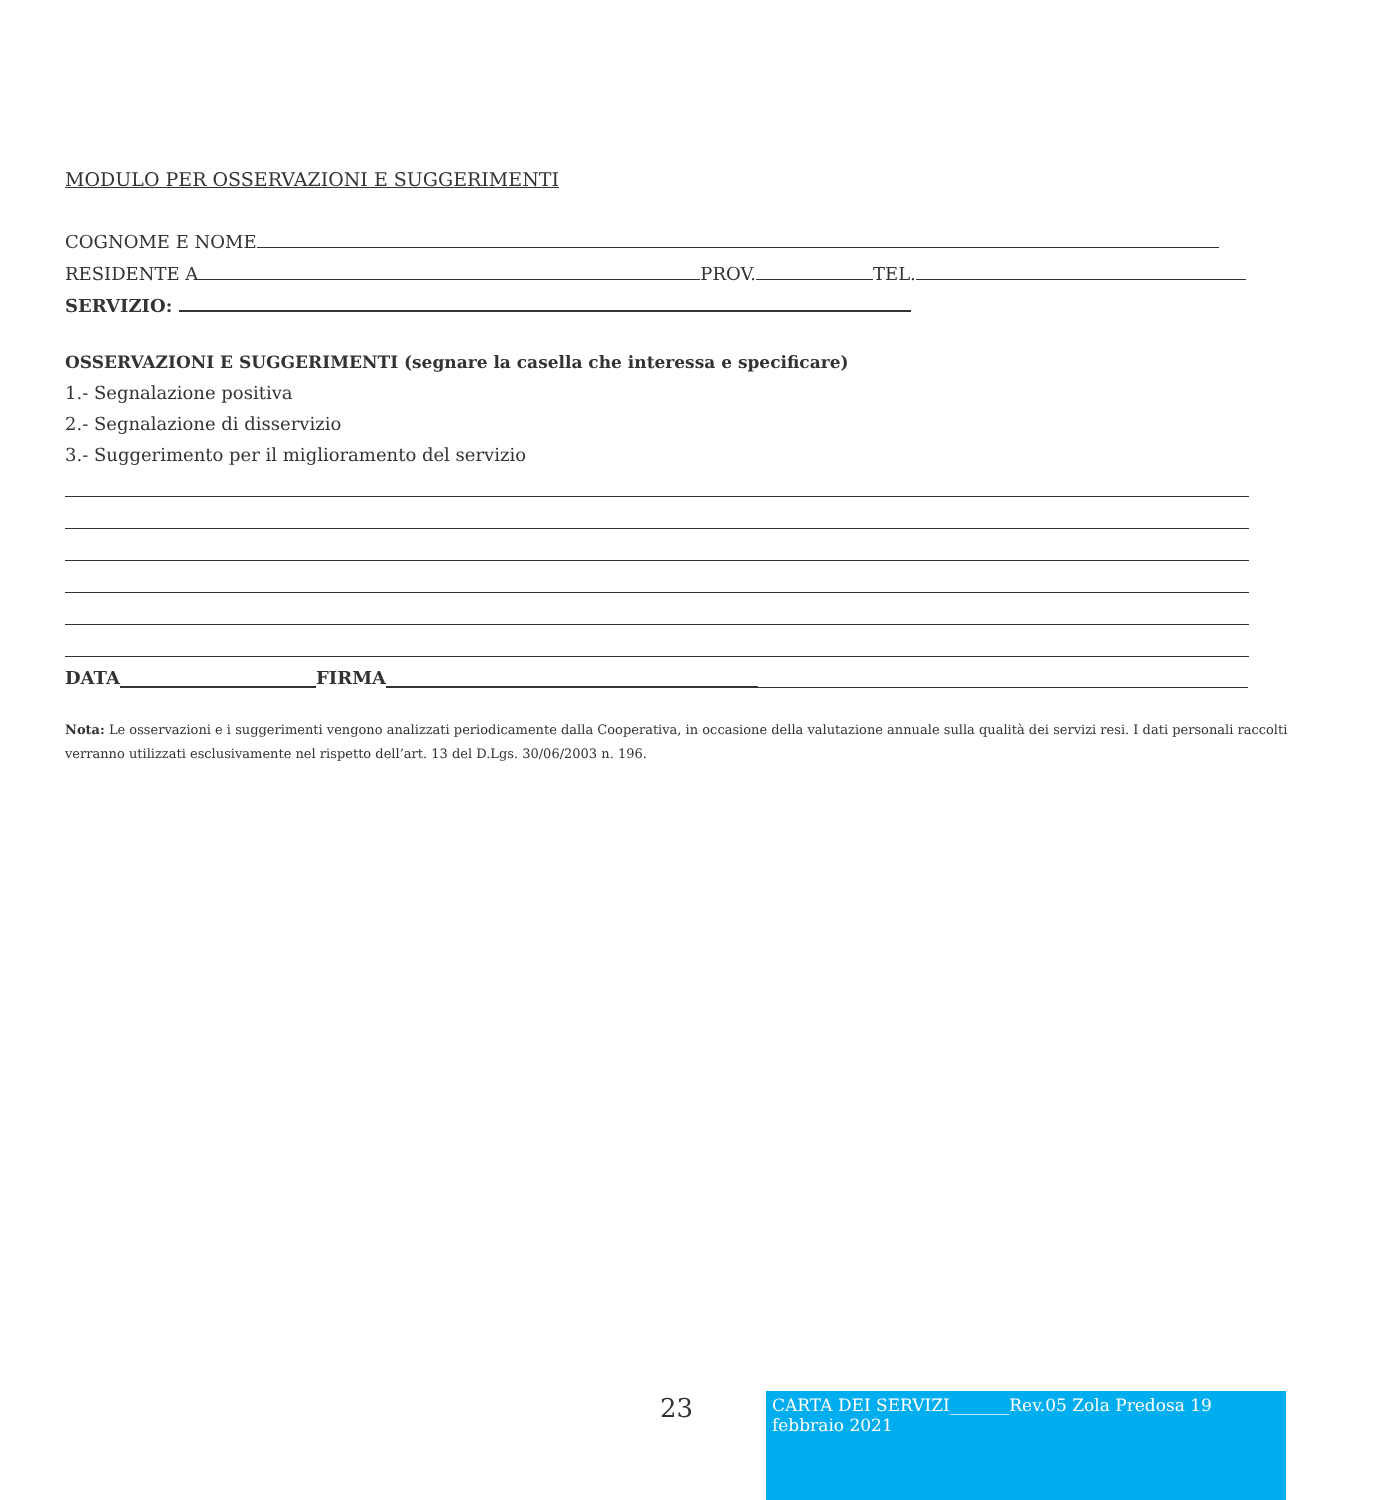MODULO PER OSSERVAZIONI E SUGGERIMENTI
COGNOME E NOME
RESIDENTE A PROV. TEL.
SERVIZIO:
OSSERVAZIONI E SUGGERIMENTI (segnare la casella che interessa e specificare)
1.- Segnalazione positiva
2.- Segnalazione di disservizio
3.- Suggerimento per il miglioramento del servizio
DATA FIRMA
Nota: Le osservazioni e i suggerimenti vengono analizzati periodicamente dalla Cooperativa, in occasione della valutazione annuale sulla qualità dei servizi resi. I dati personali raccolti verranno utilizzati esclusivamente nel rispetto dell’art. 13 del D.Lgs. 30/06/2003 n. 196.
23
CARTA DEI SERVIZI_______Rev.05 Zola Predosa 19 febbraio 2021